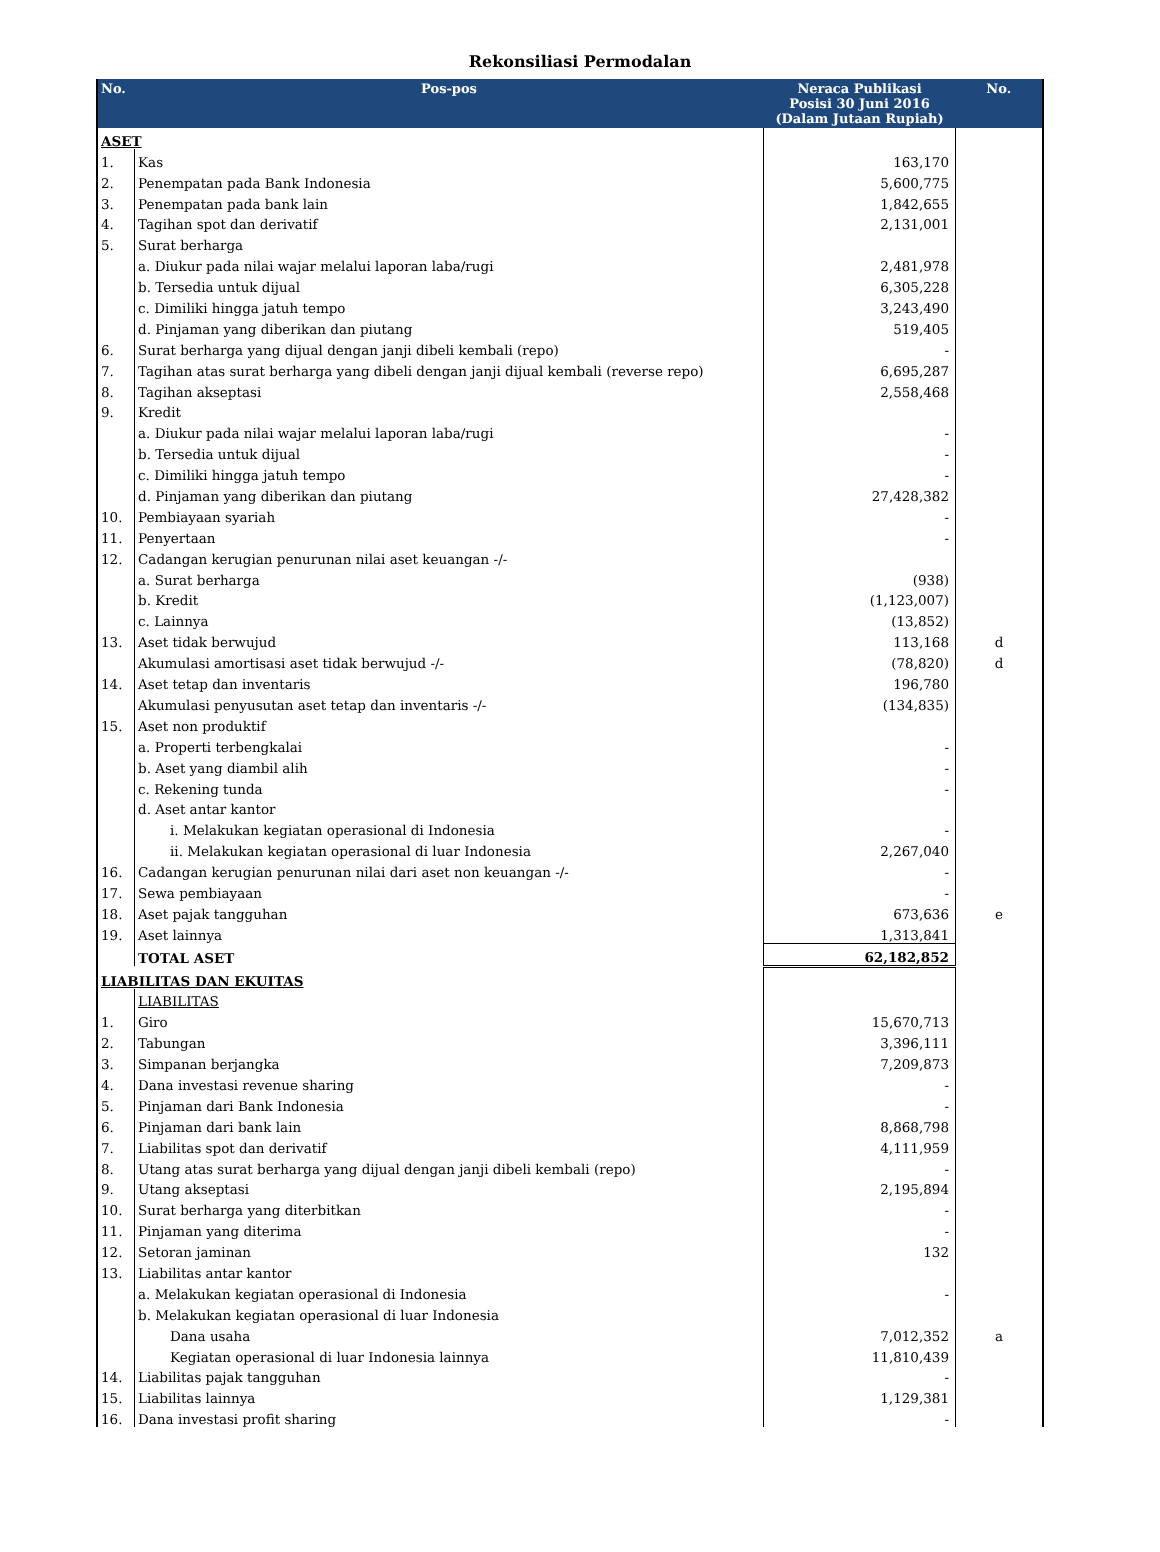Rekonsiliasi Permodalan
| No. | Pos-pos | Neraca Publikasi Posisi 30 Juni 2016 (Dalam Jutaan Rupiah) | No. |
| --- | --- | --- | --- |
| ASET | | | |
| 1. | Kas | 163,170 | |
| 2. | Penempatan pada Bank Indonesia | 5,600,775 | |
| 3. | Penempatan pada bank lain | 1,842,655 | |
| 4. | Tagihan spot dan derivatif | 2,131,001 | |
| 5. | Surat berharga | | |
| | a. Diukur pada nilai wajar melalui laporan laba/rugi | 2,481,978 | |
| | b. Tersedia untuk dijual | 6,305,228 | |
| | c. Dimiliki hingga jatuh tempo | 3,243,490 | |
| | d. Pinjaman yang diberikan dan piutang | 519,405 | |
| 6. | Surat berharga yang dijual dengan janji dibeli kembali (repo) | - | |
| 7. | Tagihan atas surat berharga yang dibeli dengan janji dijual kembali (reverse repo) | 6,695,287 | |
| 8. | Tagihan akseptasi | 2,558,468 | |
| 9. | Kredit | | |
| | a. Diukur pada nilai wajar melalui laporan laba/rugi | - | |
| | b. Tersedia untuk dijual | - | |
| | c. Dimiliki hingga jatuh tempo | - | |
| | d. Pinjaman yang diberikan dan piutang | 27,428,382 | |
| 10. | Pembiayaan syariah | - | |
| 11. | Penyertaan | - | |
| 12. | Cadangan kerugian penurunan nilai aset keuangan -/- | | |
| | a. Surat berharga | (938) | |
| | b. Kredit | (1,123,007) | |
| | c. Lainnya | (13,852) | |
| 13. | Aset tidak berwujud | 113,168 | d |
| | Akumulasi amortisasi aset tidak berwujud -/- | (78,820) | d |
| 14. | Aset tetap dan inventaris | 196,780 | |
| | Akumulasi penyusutan aset tetap dan inventaris -/- | (134,835) | |
| 15. | Aset non produktif | | |
| | a. Properti terbengkalai | - | |
| | b. Aset yang diambil alih | - | |
| | c. Rekening tunda | - | |
| | d. Aset antar kantor | | |
| | i. Melakukan kegiatan operasional di Indonesia | - | |
| | ii. Melakukan kegiatan operasional di luar Indonesia | 2,267,040 | |
| 16. | Cadangan kerugian penurunan nilai dari aset non keuangan -/- | - | |
| 17. | Sewa pembiayaan | - | |
| 18. | Aset pajak tangguhan | 673,636 | e |
| 19. | Aset lainnya | 1,313,841 | |
| | TOTAL ASET | 62,182,852 | |
| LIABILITAS DAN EKUITAS | | | |
| | LIABILITAS | | |
| 1. | Giro | 15,670,713 | |
| 2. | Tabungan | 3,396,111 | |
| 3. | Simpanan berjangka | 7,209,873 | |
| 4. | Dana investasi revenue sharing | - | |
| 5. | Pinjaman dari Bank Indonesia | - | |
| 6. | Pinjaman dari bank lain | 8,868,798 | |
| 7. | Liabilitas spot dan derivatif | 4,111,959 | |
| 8. | Utang atas surat berharga yang dijual dengan janji dibeli kembali (repo) | - | |
| 9. | Utang akseptasi | 2,195,894 | |
| 10. | Surat berharga yang diterbitkan | - | |
| 11. | Pinjaman yang diterima | - | |
| 12. | Setoran jaminan | 132 | |
| 13. | Liabilitas antar kantor | | |
| | a. Melakukan kegiatan operasional di Indonesia | - | |
| | b. Melakukan kegiatan operasional di luar Indonesia | | |
| | Dana usaha | 7,012,352 | a |
| | Kegiatan operasional di luar Indonesia lainnya | 11,810,439 | |
| 14. | Liabilitas pajak tangguhan | - | |
| 15. | Liabilitas lainnya | 1,129,381 | |
| 16. | Dana investasi profit sharing | - | |